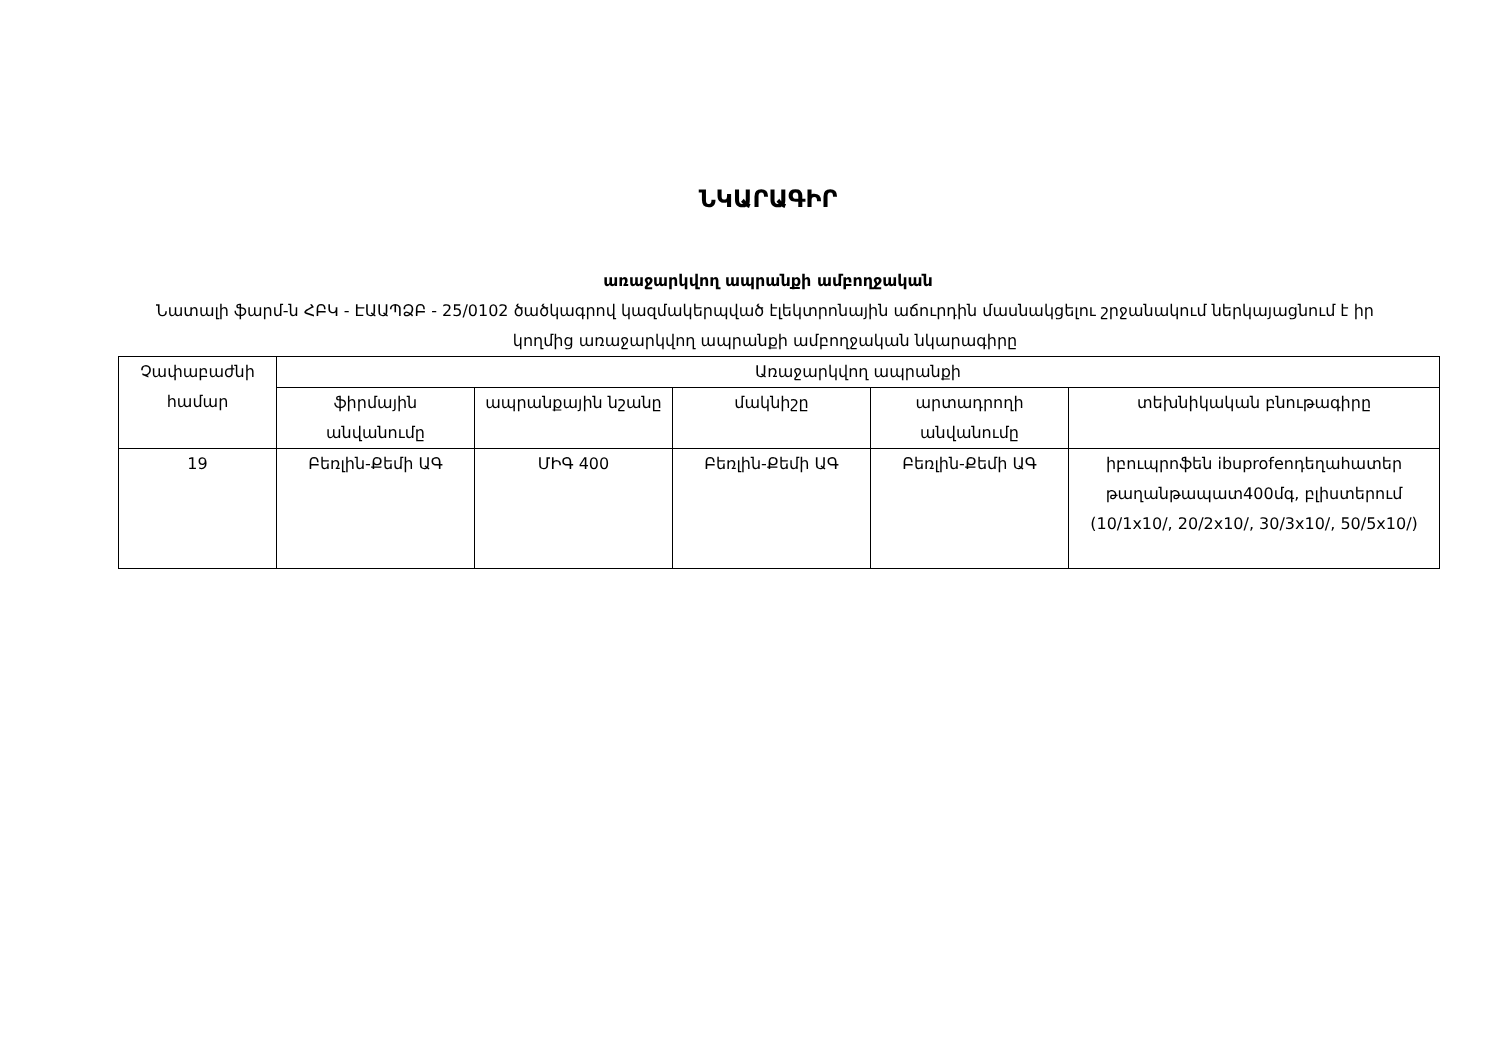ՆԿԱՐԱԳԻՐ
առաջարկվող ապրանքի ամբողջական
Նատալի ֆարմ-ն ՀԲԿ - ԷԱԱՊՁԲ - 25/0102 ծածկագրով կազմակերպված էլեկտրոնային աճուրդին մասնակցելու շրջանակում ներկայացնում է իր կողմից առաջարկվող ապրանքի ամբողջական նկարագիրը
| Չափաբաժնի համար | Առաջարկվող ապրանքի | | | | |
| --- | --- | --- | --- | --- | --- |
| | ֆիրմային անվանումը | ապրանքային նշանը | մակնիշը | արտադրողի անվանումը | տեխնիկական բնութագիրը |
| 19 | Բեռլին-Քեմի ԱԳ | ՄԻԳ 400 | Բեռլին-Քեմի ԱԳ | Բեռլին-Քեմի ԱԳ | իբուպրոֆեն ibuprofenդեղահատեր թաղանթապատ400մգ, բլիստերում (10/1x10/, 20/2x10/, 30/3x10/, 50/5x10/) |